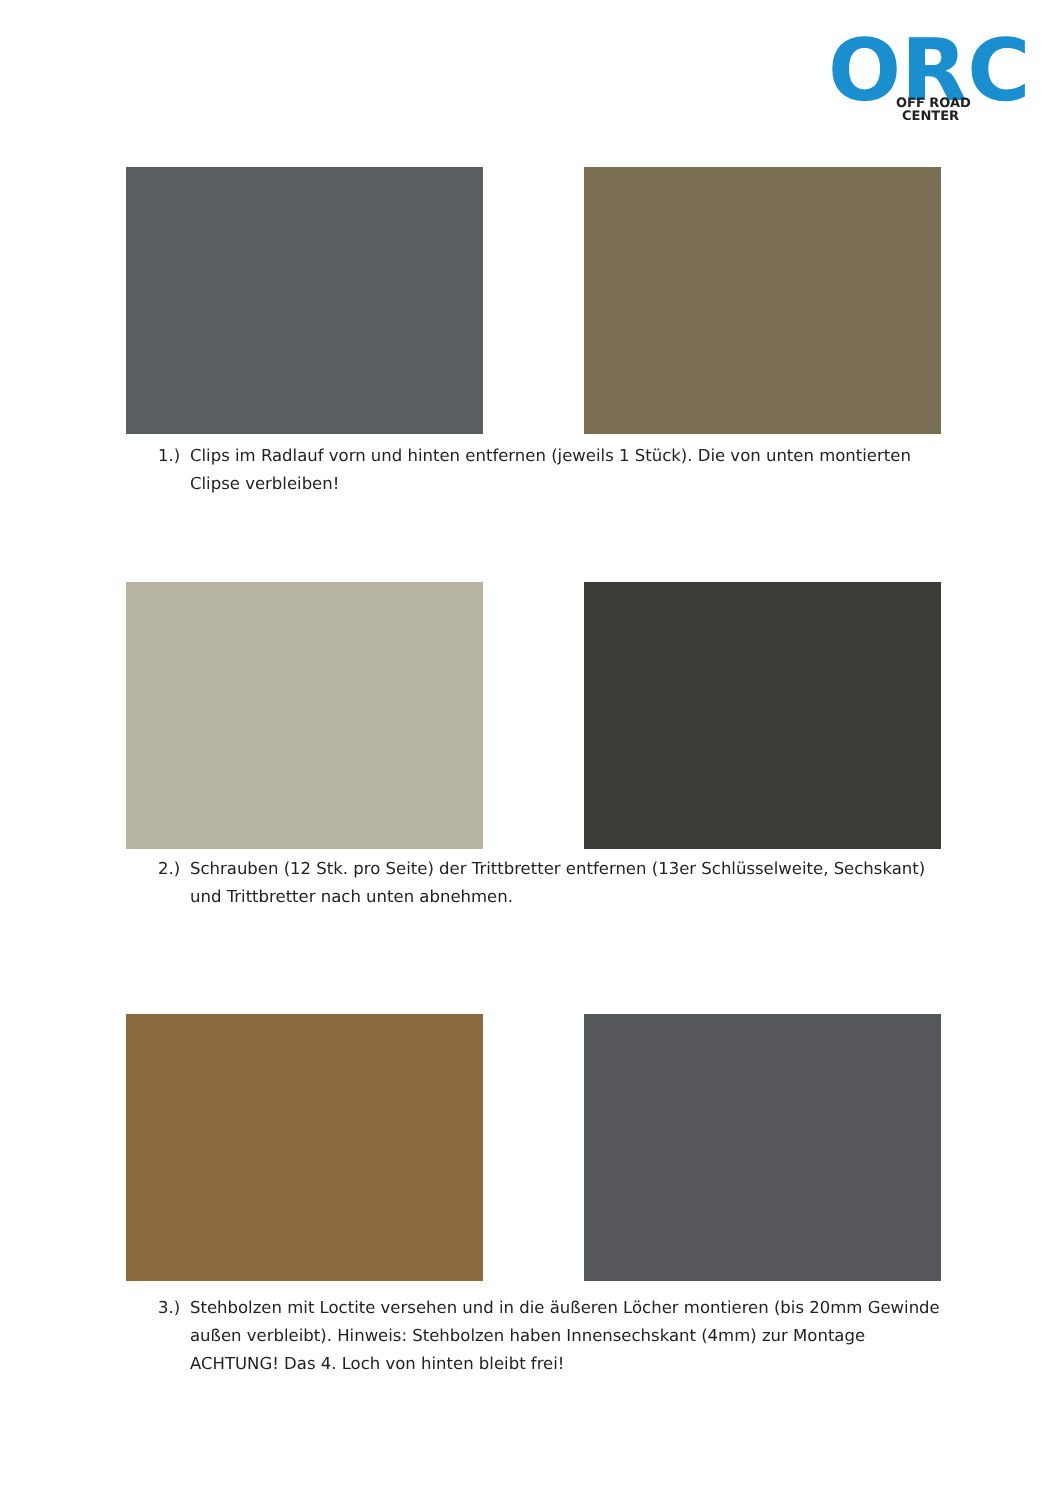ORC
OFF ROAD
CENTER
1.) Clips im Radlauf vorn und hinten entfernen (jeweils 1 Stück). Die von unten montierten Clipse verbleiben!
2.) Schrauben (12 Stk. pro Seite) der Trittbretter entfernen (13er Schlüsselweite, Sechskant) und Trittbretter nach unten abnehmen.
3.) Stehbolzen mit Loctite versehen und in die äußeren Löcher montieren (bis 20mm Gewinde außen verbleibt). Hinweis: Stehbolzen haben Innensechskant (4mm) zur Montage ACHTUNG! Das 4. Loch von hinten bleibt frei!